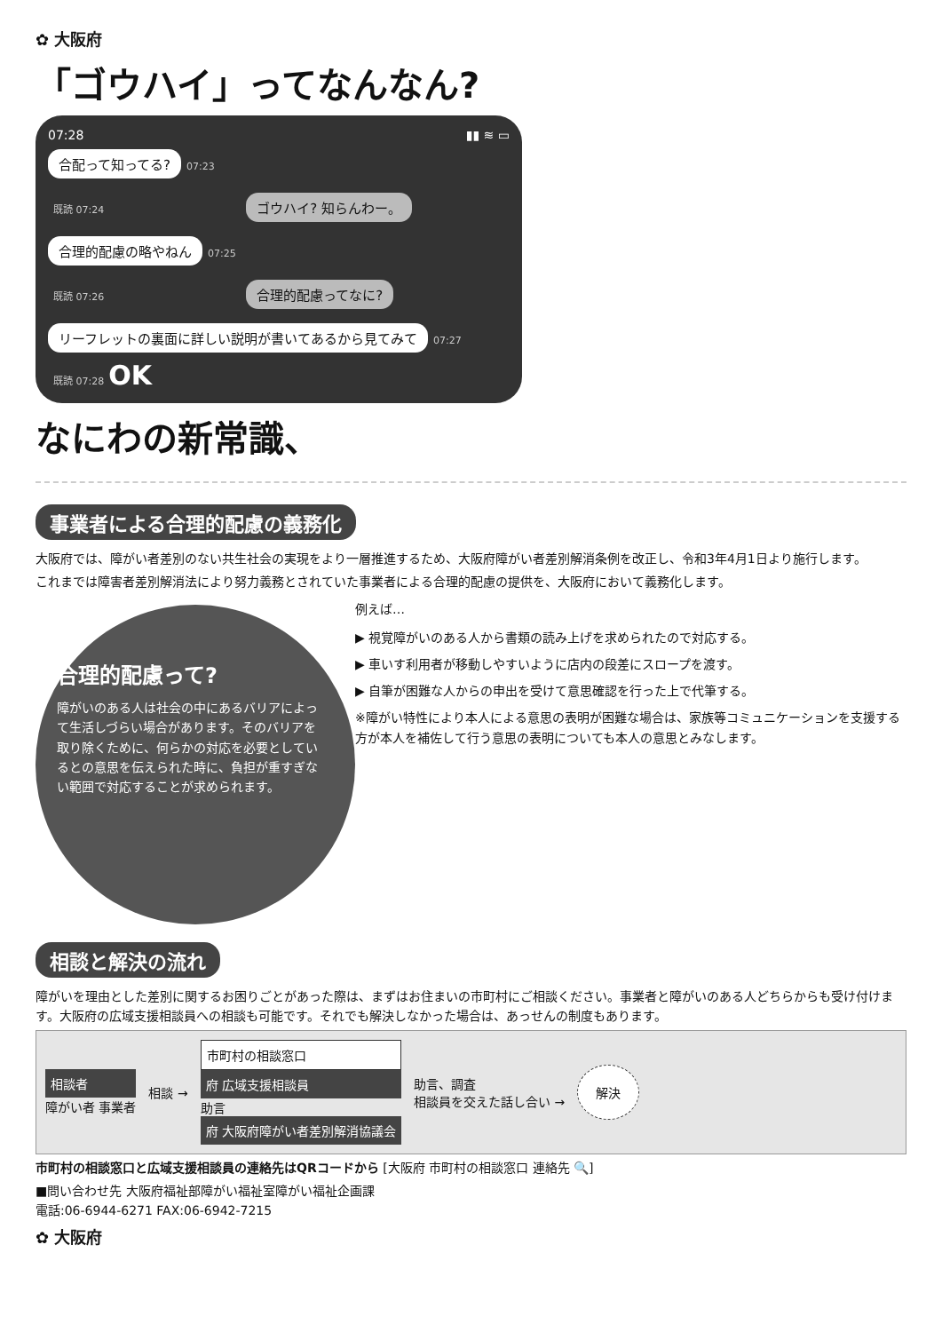✿ 大阪府
「ゴウハイ」ってなんなん?
07:28 ▮▮ ≋ ▭
合配って知ってる? 07:23
既読 07:24 ゴウハイ? 知らんわー。
合理的配慮の略やねん 07:25
既読 07:26 合理的配慮ってなに?
リーフレットの裏面に詳しい説明が書いてあるから見てみて 07:27
既読 07:28 OK
なにわの新常識、
事業者による合理的配慮の義務化
大阪府では、障がい者差別のない共生社会の実現をより一層推進するため、大阪府障がい者差別解消条例を改正し、令和3年4月1日より施行します。
これまでは障害者差別解消法により努力義務とされていた事業者による合理的配慮の提供を、大阪府において義務化します。
合理的配慮って?
障がいのある人は社会の中にあるバリアによって生活しづらい場合があります。そのバリアを取り除くために、何らかの対応を必要としているとの意思を伝えられた時に、負担が重すぎない範囲で対応することが求められます。
例えば…
▶ 視覚障がいのある人から書類の読み上げを求められたので対応する。
▶ 車いす利用者が移動しやすいように店内の段差にスロープを渡す。
▶ 自筆が困難な人からの申出を受けて意思確認を行った上で代筆する。
※障がい特性により本人による意思の表明が困難な場合は、家族等コミュニケーションを支援する方が本人を補佐して行う意思の表明についても本人の意思とみなします。
相談と解決の流れ
障がいを理由とした差別に関するお困りごとがあった際は、まずはお住まいの市町村にご相談ください。事業者と障がいのある人どちらからも受け付けます。大阪府の広域支援相談員への相談も可能です。それでも解決しなかった場合は、あっせんの制度もあります。
相談者
障がい者 事業者
相談 →
市町村の相談窓口
府 広域支援相談員
助言
府 大阪府障がい者差別解消協議会
助言、調査
相談員を交えた話し合い →
解決
市町村の相談窓口と広域支援相談員の連絡先はQRコードから [大阪府 市町村の相談窓口 連絡先 🔍]
■問い合わせ先 大阪府福祉部障がい福祉室障がい福祉企画課
電話:06-6944-6271 FAX:06-6942-7215
✿ 大阪府